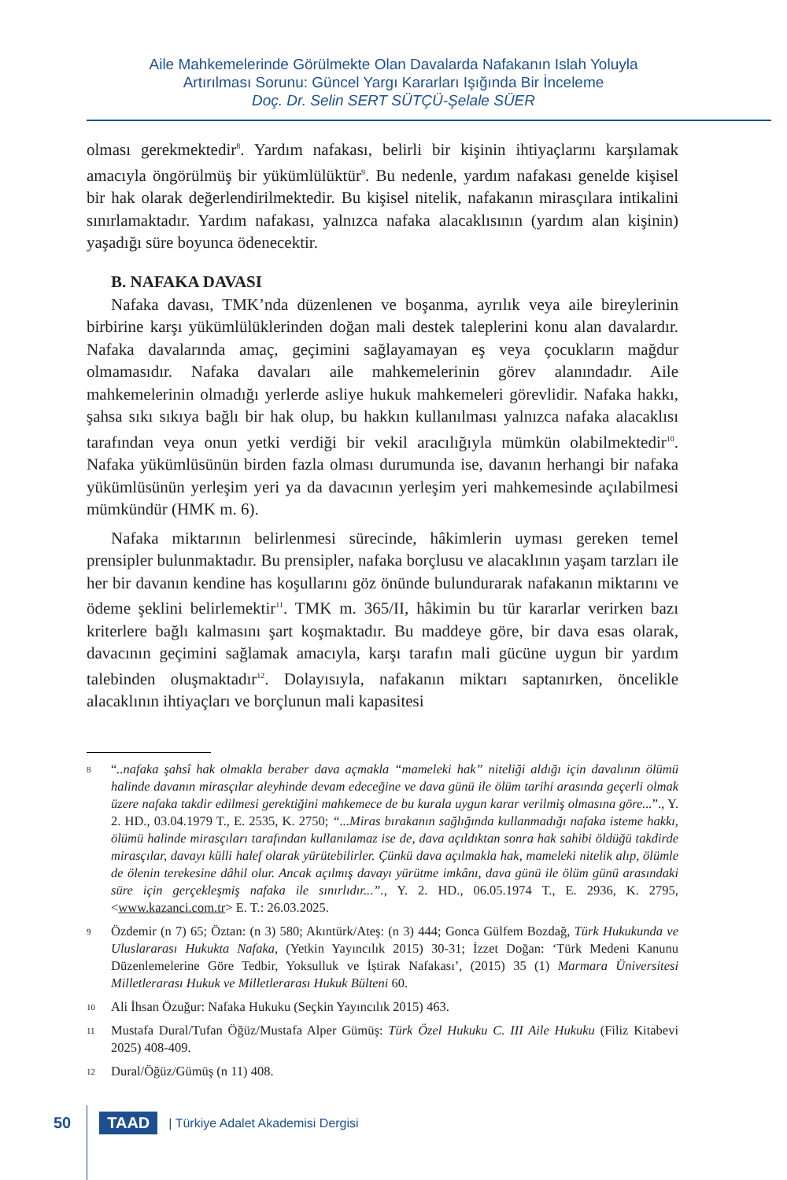Aile Mahkemelerinde Görülmekte Olan Davalarda Nafakanın Islah Yoluyla
Artırılması Sorunu: Güncel Yargı Kararları Işığında Bir İnceleme
Doç. Dr. Selin SERT SÜTÇÜ-Şelale SÜER
olması gerekmektedir<sup>8</sup>. Yardım nafakası, belirli bir kişinin ihtiyaçlarını karşılamak amacıyla öngörülmüş bir yükümlülüktür<sup>9</sup>. Bu nedenle, yardım nafakası genelde kişisel bir hak olarak değerlendirilmektedir. Bu kişisel nitelik, nafakanın mirasçılara intikalini sınırlamaktadır. Yardım nafakası, yalnızca nafaka alacaklısının (yardım alan kişinin) yaşadığı süre boyunca ödenecektir.
B. NAFAKA DAVASI
Nafaka davası, TMK’nda düzenlenen ve boşanma, ayrılık veya aile bireylerinin birbirine karşı yükümlülüklerinden doğan mali destek taleplerini konu alan davalardır. Nafaka davalarında amaç, geçimini sağlayamayan eş veya çocukların mağdur olmamasıdır. Nafaka davaları aile mahkemelerinin görev alanındadır. Aile mahkemelerinin olmadığı yerlerde asliye hukuk mahkemeleri görevlidir. Nafaka hakkı, şahsa sıkı sıkıya bağlı bir hak olup, bu hakkın kullanılması yalnızca nafaka alacaklısı tarafından veya onun yetki verdiği bir vekil aracılığıyla mümkün olabilmektedir<sup>10</sup>. Nafaka yükümlüsünün birden fazla olması durumunda ise, davanın herhangi bir nafaka yükümlüsünün yerleşim yeri ya da davacının yerleşim yeri mahkemesinde açılabilmesi mümkündür (HMK m. 6).
Nafaka miktarının belirlenmesi sürecinde, hâkimlerin uyması gereken temel prensipler bulunmaktadır. Bu prensipler, nafaka borçlusu ve alacaklının yaşam tarzları ile her bir davanın kendine has koşullarını göz önünde bulundurarak nafakanın miktarını ve ödeme şeklini belirlemektir<sup>11</sup>. TMK m. 365/II, hâkimin bu tür kararlar verirken bazı kriterlere bağlı kalmasını şart koşmaktadır. Bu maddeye göre, bir dava esas olarak, davacının geçimini sağlamak amacıyla, karşı tarafın mali gücüne uygun bir yardım talebinden oluşmaktadır<sup>12</sup>. Dolayısıyla, nafakanın miktarı saptanırken, öncelikle alacaklının ihtiyaçları ve borçlunun mali kapasitesi
<sup>8</sup>
“..nafaka şahsî hak olmakla beraber dava açmakla “mameleki hak” niteliği aldığı için davalının ölümü halinde davanın mirasçılar aleyhinde devam edeceğine ve dava günü ile ölüm tarihi arasında geçerli olmak üzere nafaka takdir edilmesi gerektiğini mahkemece de bu kurala uygun karar verilmiş olmasına göre...”., Y. 2. HD., 03.04.1979 T., E. 2535, K. 2750; “...Miras bırakanın sağlığında kullanmadığı nafaka isteme hakkı, ölümü halinde mirasçıları tarafından kullanılamaz ise de, dava açıldıktan sonra hak sahibi öldüğü takdirde mirasçılar, davayı külli halef olarak yürütebilirler. Çünkü dava açılmakla hak, mameleki nitelik alıp, ölümle de ölenin terekesine dâhil olur. Ancak açılmış davayı yürütme imkânı, dava günü ile ölüm günü arasındaki süre için gerçekleşmiş nafaka ile sınırlıdır...”., Y. 2. HD., 06.05.1974 T., E. 2936, K. 2795, <www.kazanci.com.tr> E. T.: 26.03.2025.
<sup>9</sup>
Özdemir (n 7) 65; Öztan: (n 3) 580; Akıntürk/Ateş: (n 3) 444; Gonca Gülfem Bozdağ, Türk Hukukunda ve Uluslararası Hukukta Nafaka, (Yetkin Yayıncılık 2015) 30-31; İzzet Doğan: ‘Türk Medeni Kanunu Düzenlemelerine Göre Tedbir, Yoksulluk ve İştirak Nafakası’, (2015) 35 (1) Marmara Üniversitesi Milletlerarası Hukuk ve Milletlerarası Hukuk Bülteni 60.
<sup>10</sup>
Ali İhsan Özuğur: Nafaka Hukuku (Seçkin Yayıncılık 2015) 463.
<sup>11</sup>
Mustafa Dural/Tufan Öğüz/Mustafa Alper Gümüş: Türk Özel Hukuku C. III Aile Hukuku (Filiz Kitabevi 2025) 408-409.
<sup>12</sup>
Dural/Öğüz/Gümüş (n 11) 408.
50 TAAD | Türkiye Adalet Akademisi Dergisi